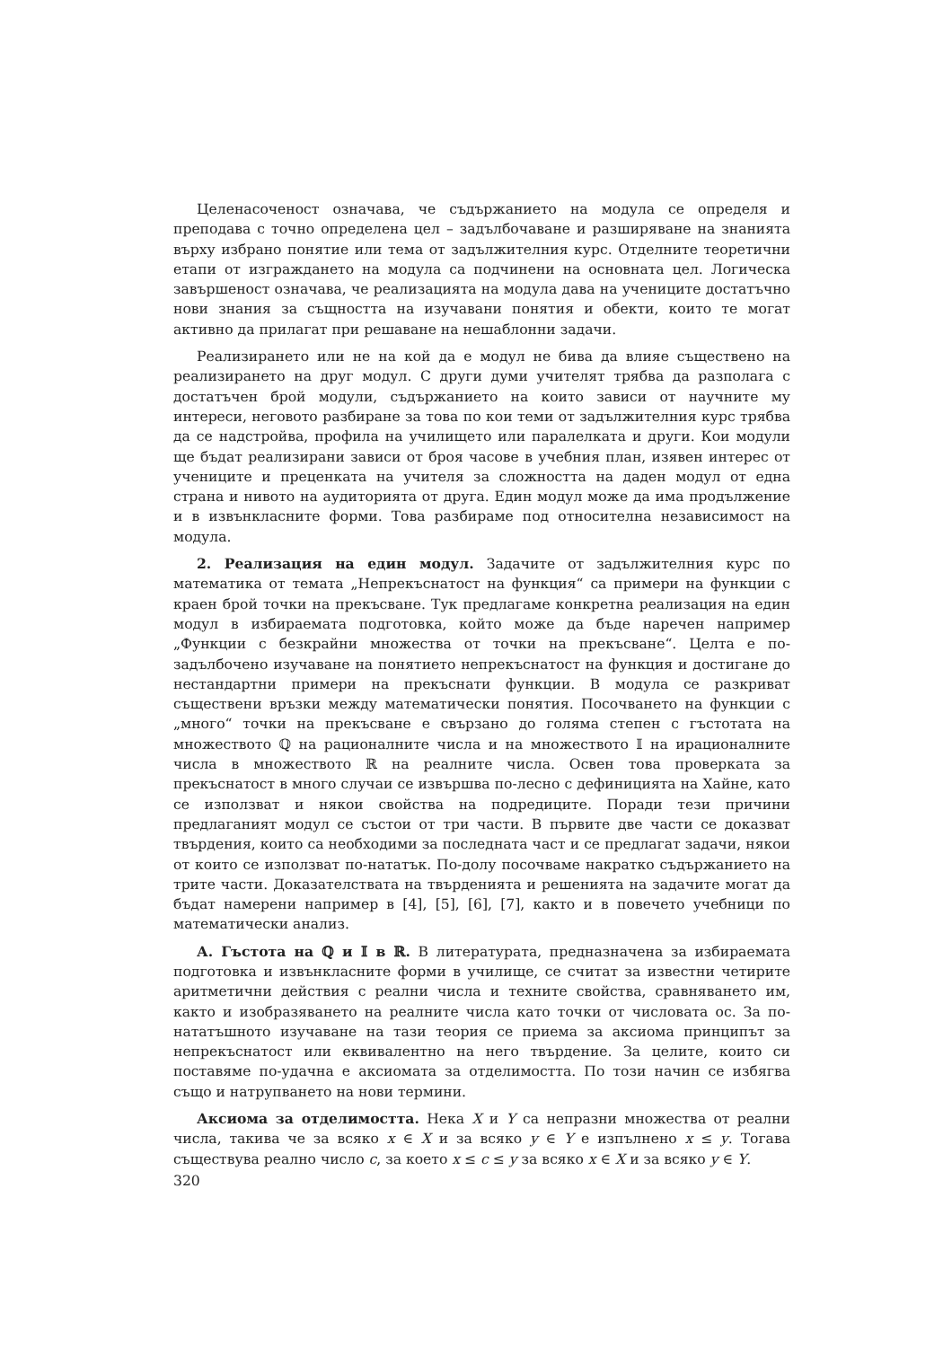Целенасоченост означава, че съдържанието на модула се определя и преподава с точно определена цел – задълбочаване и разширяване на знанията върху избрано понятие или тема от задължителния курс. Отделните теоретични етапи от изграждането на модула са подчинени на основната цел. Логическа завършеност означава, че реализацията на модула дава на учениците достатъчно нови знания за същността на изучавани понятия и обекти, които те могат активно да прилагат при решаване на нешаблонни задачи.
Реализирането или не на кой да е модул не бива да влияе съществено на реализирането на друг модул. С други думи учителят трябва да разполага с достатъчен брой модули, съдържанието на които зависи от научните му интереси, неговото разбиране за това по кои теми от задължителния курс трябва да се надстройва, профила на училището или паралелката и други. Кои модули ще бъдат реализирани зависи от броя часове в учебния план, изявен интерес от учениците и преценката на учителя за сложността на даден модул от една страна и нивото на аудиторията от друга. Един модул може да има продължение и в извънкласните форми. Това разбираме под относителна независимост на модула.
2. Реализация на един модул. Задачите от задължителния курс по математика от темата „Непрекъснатост на функция“ са примери на функции с краен брой точки на прекъсване. Тук предлагаме конкретна реализация на един модул в избираемата подготовка, който може да бъде наречен например „Функции с безкрайни множества от точки на прекъсване“. Целта е по-задълбочено изучаване на понятието непрекъснатост на функция и достигане до нестандартни примери на прекъснати функции. В модула се разкриват съществени връзки между математически понятия. Посочването на функции с „много“ точки на прекъсване е свързано до голяма степен с гъстотата на множеството ℚ на рационалните числа и на множеството 𝕀 на ирационалните числа в множеството ℝ на реалните числа. Освен това проверката за прекъснатост в много случаи се извършва по-лесно с дефиницията на Хайне, като се използват и някои свойства на подредиците. Поради тези причини предлаганият модул се състои от три части. В първите две части се доказват твърдения, които са необходими за последната част и се предлагат задачи, някои от които се използват по-нататък. По-долу посочваме накратко съдържанието на трите части. Доказателствата на твърденията и решенията на задачите могат да бъдат намерени например в [4], [5], [6], [7], както и в повечето учебници по математически анализ.
А. Гъстота на ℚ и 𝕀 в ℝ. В литературата, предназначена за избираемата подготовка и извънкласните форми в училище, се считат за известни четирите аритметични действия с реални числа и техните свойства, сравняването им, както и изобразяването на реалните числа като точки от числовата ос. За по-нататъшното изучаване на тази теория се приема за аксиома принципът за непрекъснатост или еквивалентно на него твърдение. За целите, които си поставяме по-удачна е аксиомата за отделимостта. По този начин се избягва също и натрупването на нови термини.
Аксиома за отделимостта. Нека X и Y са непразни множества от реални числа, такива че за всяко x ∈ X и за всяко y ∈ Y е изпълнено x ≤ y. Тогава съществува реално число c, за което x ≤ c ≤ y за всяко x ∈ X и за всяко y ∈ Y.
320